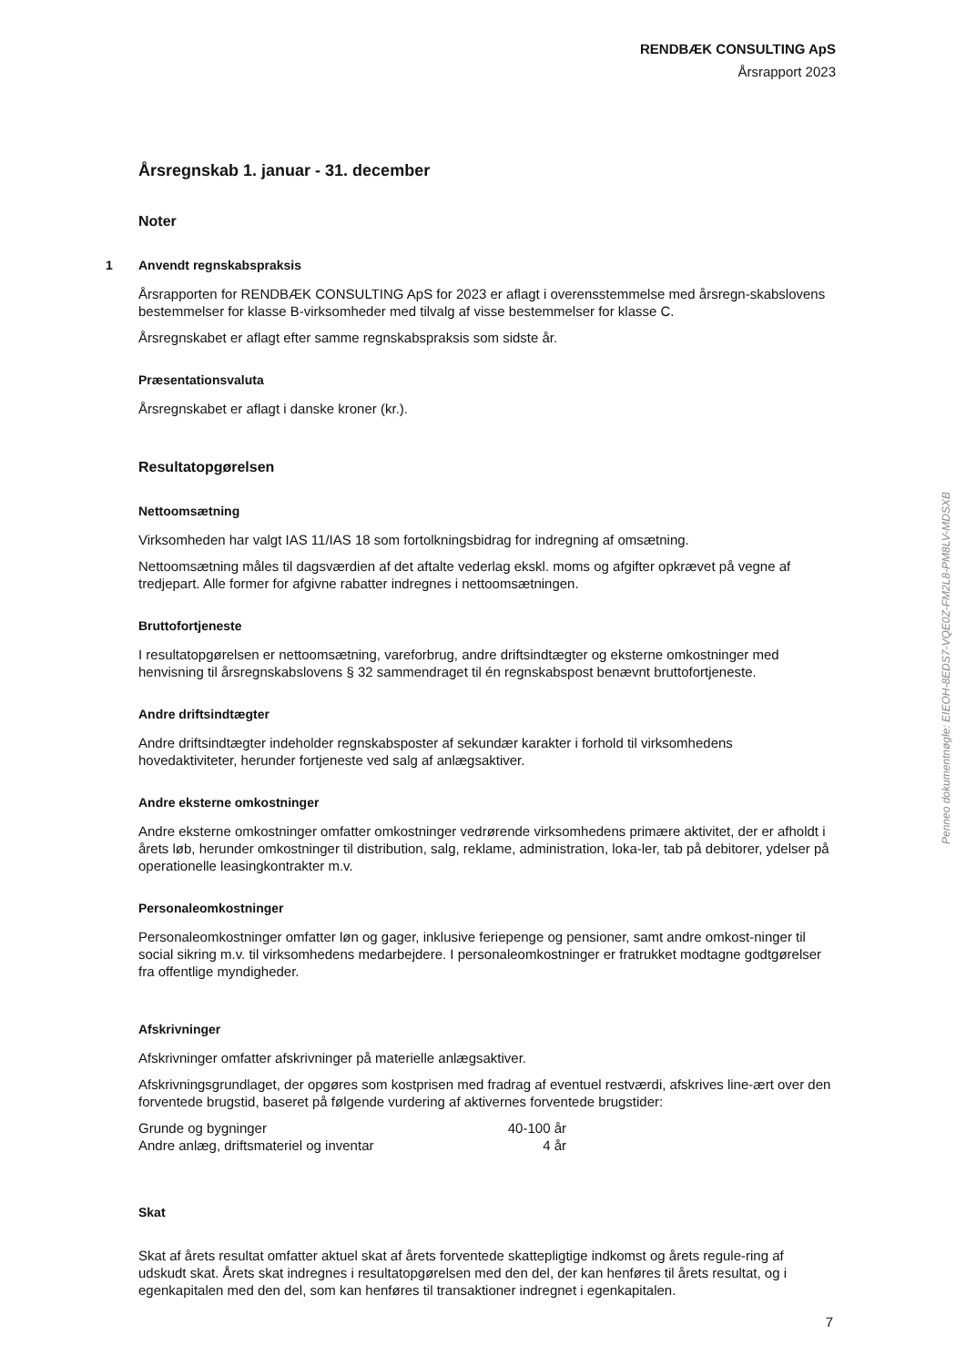RENDBÆK CONSULTING ApS
Årsrapport 2023
Årsregnskab 1. januar - 31. december
Noter
1 Anvendt regnskabspraksis
Årsrapporten for RENDBÆK CONSULTING ApS for 2023 er aflagt i overensstemmelse med årsregn-skabslovens bestemmelser for klasse B-virksomheder med tilvalg af visse bestemmelser for klasse C.
Årsregnskabet er aflagt efter samme regnskabspraksis som sidste år.
Præsentationsvaluta
Årsregnskabet er aflagt i danske kroner (kr.).
Resultatopgørelsen
Nettoomsætning
Virksomheden har valgt IAS 11/IAS 18 som fortolkningsbidrag for indregning af omsætning.
Nettoomsætning måles til dagsværdien af det aftalte vederlag ekskl. moms og afgifter opkrævet på vegne af tredjepart. Alle former for afgivne rabatter indregnes i nettoomsætningen.
Bruttofortjeneste
I resultatopgørelsen er nettoomsætning, vareforbrug, andre driftsindtægter og eksterne omkostninger med henvisning til årsregnskabslovens § 32 sammendraget til én regnskabspost benævnt bruttofortjeneste.
Andre driftsindtægter
Andre driftsindtægter indeholder regnskabsposter af sekundær karakter i forhold til virksomhedens hovedaktiviteter, herunder fortjeneste ved salg af anlægsaktiver.
Andre eksterne omkostninger
Andre eksterne omkostninger omfatter omkostninger vedrørende virksomhedens primære aktivitet, der er afholdt i årets løb, herunder omkostninger til distribution, salg, reklame, administration, loka-ler, tab på debitorer, ydelser på operationelle leasingkontrakter m.v.
Personaleomkostninger
Personaleomkostninger omfatter løn og gager, inklusive feriepenge og pensioner, samt andre omkost-ninger til social sikring m.v. til virksomhedens medarbejdere. I personaleomkostninger er fratrukket modtagne godtgørelser fra offentlige myndigheder.
Afskrivninger
Afskrivninger omfatter afskrivninger på materielle anlægsaktiver.
Afskrivningsgrundlaget, der opgøres som kostprisen med fradrag af eventuel restværdi, afskrives line-ært over den forventede brugstid, baseret på følgende vurdering af aktivernes forventede brugstider:
| Grunde og bygninger | 40-100 år |
| Andre anlæg, driftsmateriel og inventar | 4 år |
Skat
Skat af årets resultat omfatter aktuel skat af årets forventede skattepligtige indkomst og årets regule-ring af udskudt skat. Årets skat indregnes i resultatopgørelsen med den del, der kan henføres til årets resultat, og i egenkapitalen med den del, som kan henføres til transaktioner indregnet i egenkapitalen.
7
Penneo dokumentnøgle: EIEOH-8EDS7-VQE0Z-FM2L8-PM8LV-MDSXB